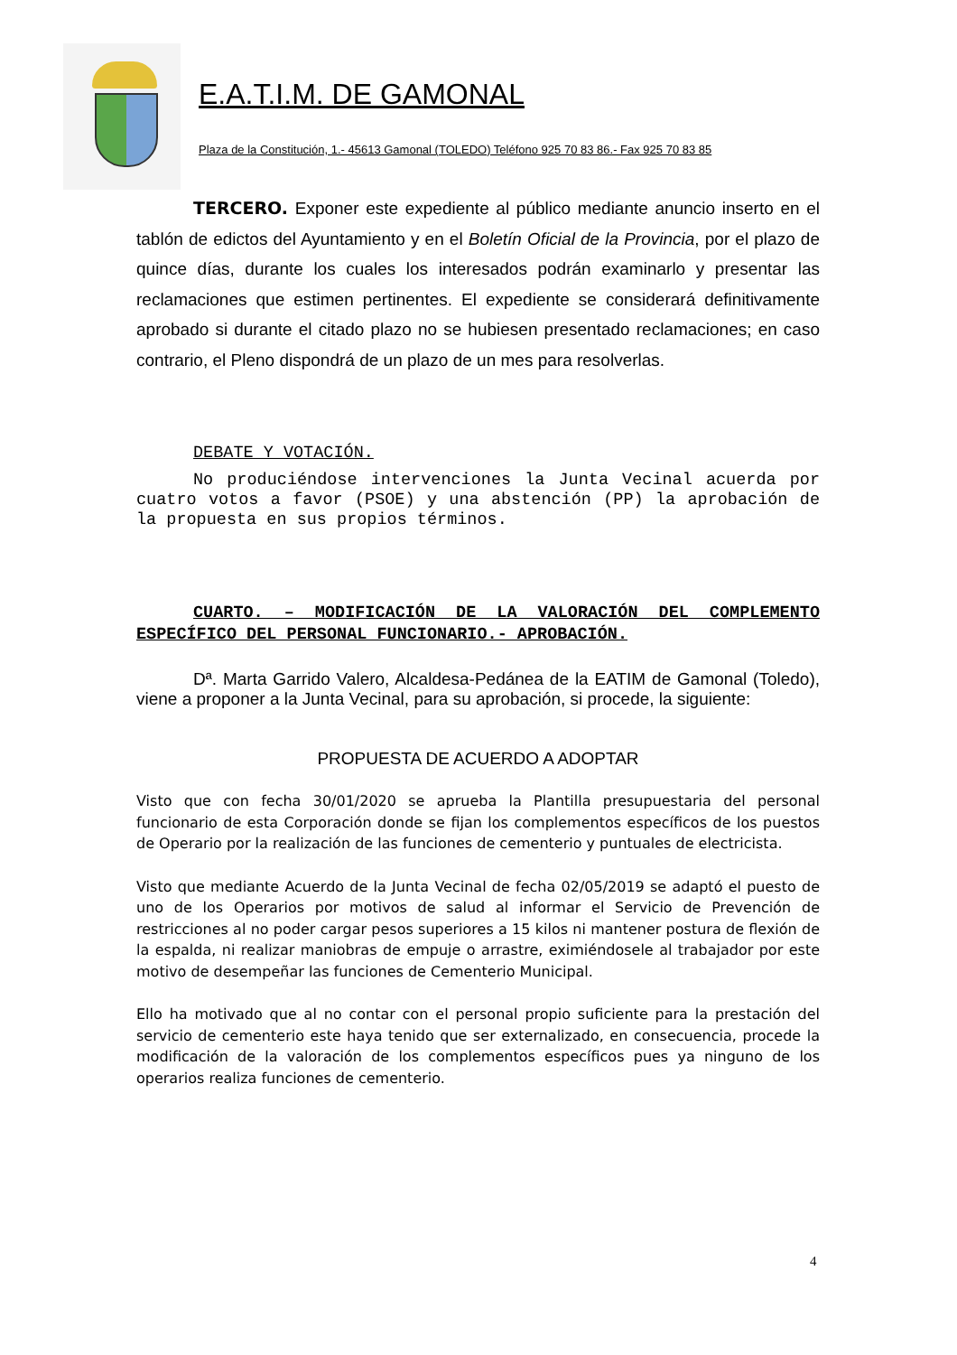E.A.T.I.M. DE GAMONAL
Plaza de la Constitución, 1.- 45613 Gamonal (TOLEDO) Teléfono 925 70 83 86.- Fax 925 70 83 85
TERCERO. Exponer este expediente al público mediante anuncio inserto en el tablón de edictos del Ayuntamiento y en el Boletín Oficial de la Provincia, por el plazo de quince días, durante los cuales los interesados podrán examinarlo y presentar las reclamaciones que estimen pertinentes. El expediente se considerará definitivamente aprobado si durante el citado plazo no se hubiesen presentado reclamaciones; en caso contrario, el Pleno dispondrá de un plazo de un mes para resolverlas.
DEBATE Y VOTACIÓN.
No produciéndose intervenciones la Junta Vecinal acuerda por cuatro votos a favor (PSOE) y una abstención (PP) la aprobación de la propuesta en sus propios términos.
CUARTO. – MODIFICACIÓN DE LA VALORACIÓN DEL COMPLEMENTO ESPECÍFICO DEL PERSONAL FUNCIONARIO.- APROBACIÓN.
Dª. Marta Garrido Valero, Alcaldesa-Pedánea de la EATIM de Gamonal (Toledo), viene a proponer a la Junta Vecinal, para su aprobación, si procede, la siguiente:
PROPUESTA DE ACUERDO A ADOPTAR
Visto que con fecha 30/01/2020 se aprueba la Plantilla presupuestaria del personal funcionario de esta Corporación donde se fijan los complementos específicos de los puestos de Operario por la realización de las funciones de cementerio y puntuales de electricista.
Visto que mediante Acuerdo de la Junta Vecinal de fecha 02/05/2019 se adaptó el puesto de uno de los Operarios por motivos de salud al informar el Servicio de Prevención de restricciones al no poder cargar pesos superiores a 15 kilos ni mantener postura de flexión de la espalda, ni realizar maniobras de empuje o arrastre, eximiéndosele al trabajador por este motivo de desempeñar las funciones de Cementerio Municipal.
Ello ha motivado que al no contar con el personal propio suficiente para la prestación del servicio de cementerio este haya tenido que ser externalizado, en consecuencia, procede la modificación de la valoración de los complementos específicos pues ya ninguno de los operarios realiza funciones de cementerio.
4